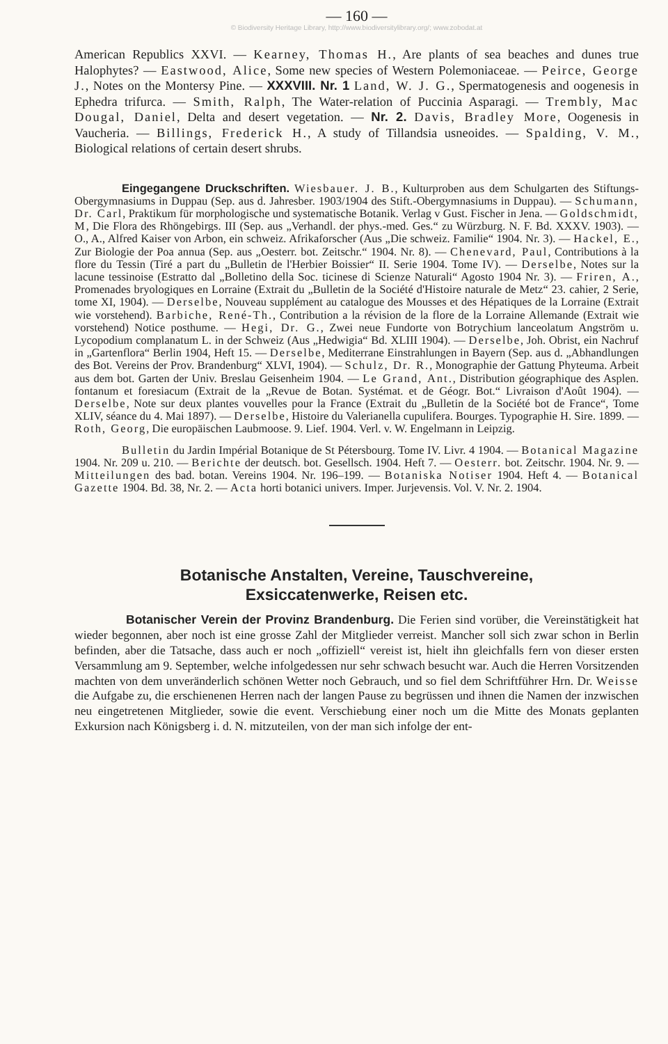— 160 —
© Biodiversity Heritage Library, http://www.biodiversitylibrary.org/; www.zobodat.at
American Republics XXVI. — Kearney, Thomas H., Are plants of sea beaches and dunes true Halophytes? — Eastwood, Alice, Some new species of Western Polemoniaceae. — Peirce, George J., Notes on the Montersy Pine. — XXXVIII. Nr. 1 Land, W. J. G., Spermatogenesis and oogenesis in Ephedra trifurca. — Smith, Ralph, The Water-relation of Puccinia Asparagi. — Trembly, Mac Dougal, Daniel, Delta and desert vegetation. — Nr. 2. Davis, Bradley More, Oogenesis in Vaucheria. — Billings, Frederick H., A study of Tillandsia usneoides. — Spalding, V. M., Biological relations of certain desert shrubs.
Eingegangene Druckschriften. Wiesbauer. J. B., Kulturproben aus dem Schulgarten des Stiftungs-Obergymnasiums in Duppau (Sep. aus d. Jahresber. 1903/1904 des Stift.-Obergymnasiums in Duppau). — Schumann, Dr. Carl, Praktikum für morphologische und systematische Botanik. Verlag v Gust. Fischer in Jena. — Goldschmidt, M, Die Flora des Rhöngebirgs. III (Sep. aus „Verhandl. der phys.-med. Ges.“ zu Würzburg. N. F. Bd. XXXV. 1903). — O., A., Alfred Kaiser von Arbon, ein schweiz. Afrikaforscher (Aus „Die schweiz. Familie“ 1904. Nr. 3). — Hackel, E., Zur Biologie der Poa annua (Sep. aus „Oesterr. bot. Zeitschr.“ 1904. Nr. 8). — Chenevard, Paul, Contributions à la flore du Tessin (Tiré a part du „Bulletin de l'Herbier Boissier“ II. Serie 1904. Tome IV). — Derselbe, Notes sur la lacune tessinoise (Estratto dal „Bolletino della Soc. ticinese di Scienze Naturali“ Agosto 1904 Nr. 3). — Friren, A., Promenades bryologiques en Lorraine (Extrait du „Bulletin de la Société d'Histoire naturale de Metz“ 23. cahier, 2 Serie, tome XI, 1904). — Derselbe, Nouveau supplément au catalogue des Mousses et des Hépatiques de la Lorraine (Extrait wie vorstehend). Barbiche, René-Th., Contribution a la révision de la flore de la Lorraine Allemande (Extrait wie vorstehend) Notice posthume. — Hegi, Dr. G., Zwei neue Fundorte von Botrychium lanceolatum Angström u. Lycopodium complanatum L. in der Schweiz (Aus „Hedwigia“ Bd. XLIII 1904). — Derselbe, Joh. Obrist, ein Nachruf in „Gartenflora“ Berlin 1904, Heft 15. — Derselbe, Mediterrane Einstrahlungen in Bayern (Sep. aus d. „Abhandlungen des Bot. Vereins der Prov. Brandenburg“ XLVI, 1904). — Schulz, Dr. R., Monographie der Gattung Phyteuma. Arbeit aus dem bot. Garten der Univ. Breslau Geisenheim 1904. — Le Grand, Ant., Distribution géographique des Asplen. fontanum et foresiacum (Extrait de la „Revue de Botan. Systémat. et de Géogr. Bot.“ Livraison d'Août 1904). — Derselbe, Note sur deux plantes vouvelles pour la France (Extrait du „Bulletin de la Société bot de France“, Tome XLIV, séance du 4. Mai 1897). — Derselbe, Histoire du Valerianella cupulifera. Bourges. Typographie H. Sire. 1899. — Roth, Georg, Die europäischen Laubmoose. 9. Lief. 1904. Verl. v. W. Engelmann in Leipzig.
Bulletin du Jardin Impérial Botanique de St Pétersbourg. Tome IV. Livr. 4 1904. — Botanical Magazine 1904. Nr. 209 u. 210. — Berichte der deutsch. bot. Gesellsch. 1904. Heft 7. — Oesterr. bot. Zeitschr. 1904. Nr. 9. — Mitteilungen des bad. botan. Vereins 1904. Nr. 196–199. — Botaniska Notiser 1904. Heft 4. — Botanical Gazette 1904. Bd. 38, Nr. 2. — Acta horti botanici univers. Imper. Jurjevensis. Vol. V. Nr. 2. 1904.
Botanische Anstalten, Vereine, Tauschvereine,
Exsiccatenwerke, Reisen etc.
Botanischer Verein der Provinz Brandenburg. Die Ferien sind vorüber, die Vereinstätigkeit hat wieder begonnen, aber noch ist eine grosse Zahl der Mitglieder verreist. Mancher soll sich zwar schon in Berlin befinden, aber die Tatsache, dass auch er noch „offiziell“ vereist ist, hielt ihn gleichfalls fern von dieser ersten Versammlung am 9. September, welche infolgedessen nur sehr schwach besucht war. Auch die Herren Vorsitzenden machten von dem unveränderlich schönen Wetter noch Gebrauch, und so fiel dem Schriftführer Hrn. Dr. Weisse die Aufgabe zu, die erschienenen Herren nach der langen Pause zu begrüssen und ihnen die Namen der inzwischen neu eingetretenen Mitglieder, sowie die event. Verschiebung einer noch um die Mitte des Monats geplanten Exkursion nach Königsberg i. d. N. mitzuteilen, von der man sich infolge der ent-